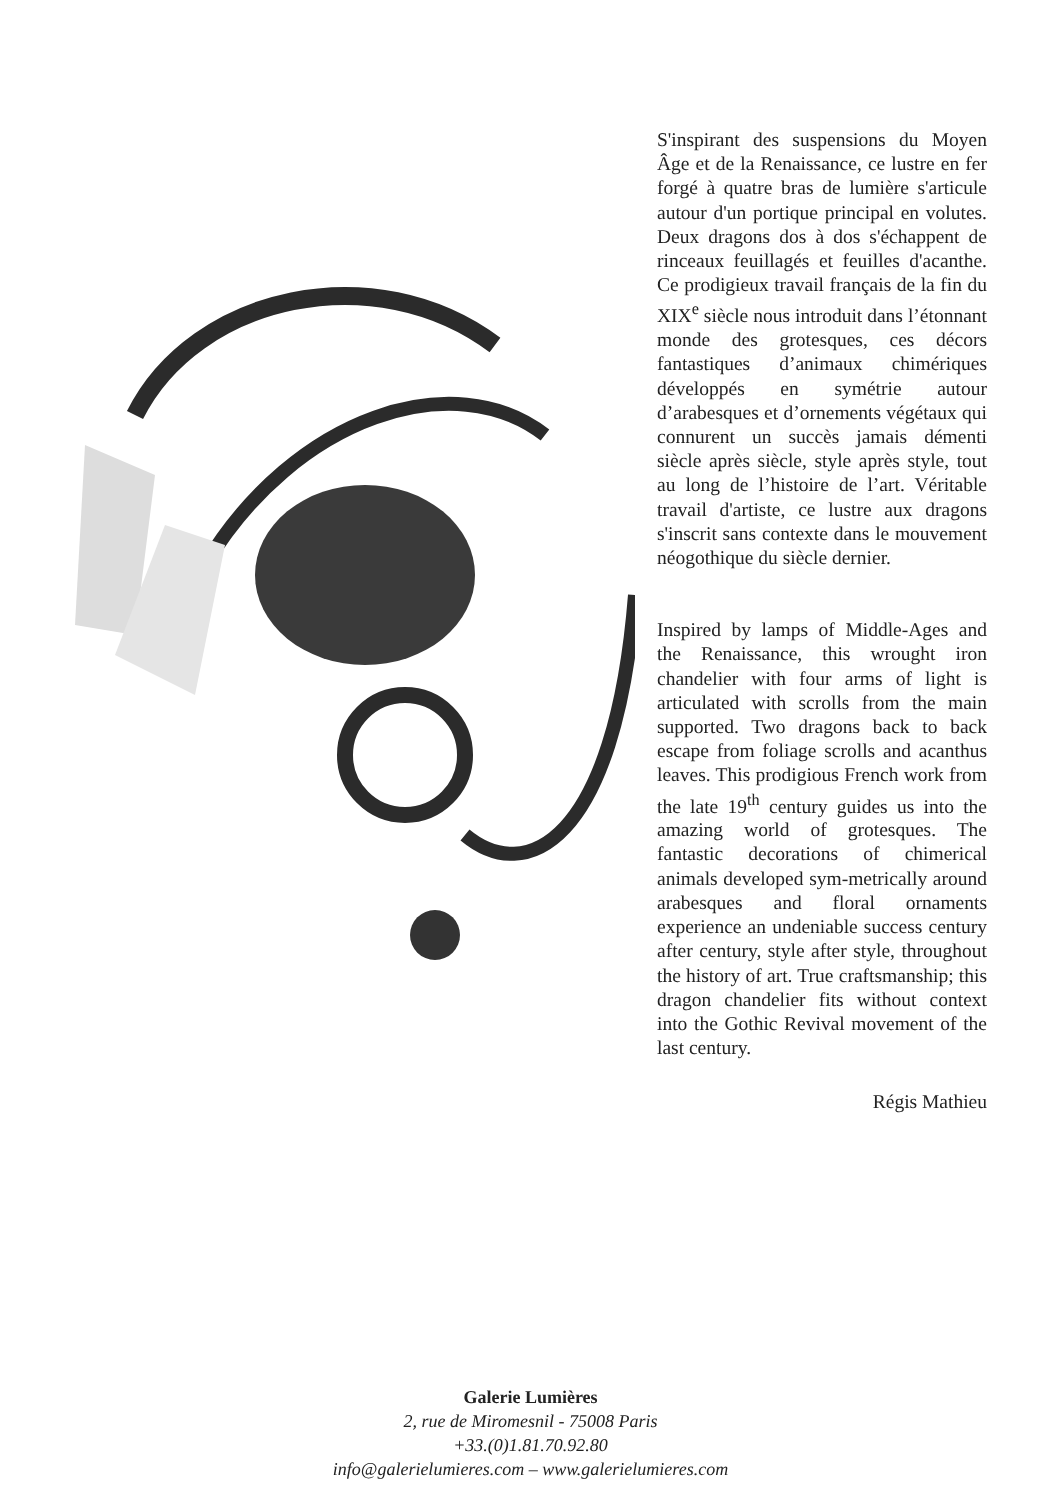S'inspirant des suspensions du Moyen Âge et de la Renaissance, ce lustre en fer forgé à quatre bras de lumière s'articule autour d'un portique principal en volutes. Deux dragons dos à dos s'échappent de rinceaux feuillagés et feuilles d'acanthe. Ce prodigieux travail français de la fin du XIX<sup>e</sup> siècle nous introduit dans l’étonnant monde des grotesques, ces décors fantastiques d’animaux chimériques développés en symétrie autour d’arabesques et d’ornements végétaux qui connurent un succès jamais démenti siècle après siècle, style après style, tout au long de l’histoire de l’art. Véritable travail d'artiste, ce lustre aux dragons s'inscrit sans contexte dans le mouvement néogothique du siècle dernier.
Inspired by lamps of Middle-Ages and the Renaissance, this wrought iron chandelier with four arms of light is articulated with scrolls from the main supported. Two dragons back to back escape from foliage scrolls and acanthus leaves. This prodigious French work from the late 19<sup>th</sup> century guides us into the amazing world of grotesques. The fantastic decorations of chimerical animals developed sym-metrically around arabesques and floral ornaments experience an undeniable success century after century, style after style, throughout the history of art. True craftsmanship; this dragon chandelier fits without context into the Gothic Revival movement of the last century.
Régis Mathieu
Galerie Lumières
2, rue de Miromesnil - 75008 Paris
+33.(0)1.81.70.92.80
info@galerielumieres.com – www.galerielumieres.com